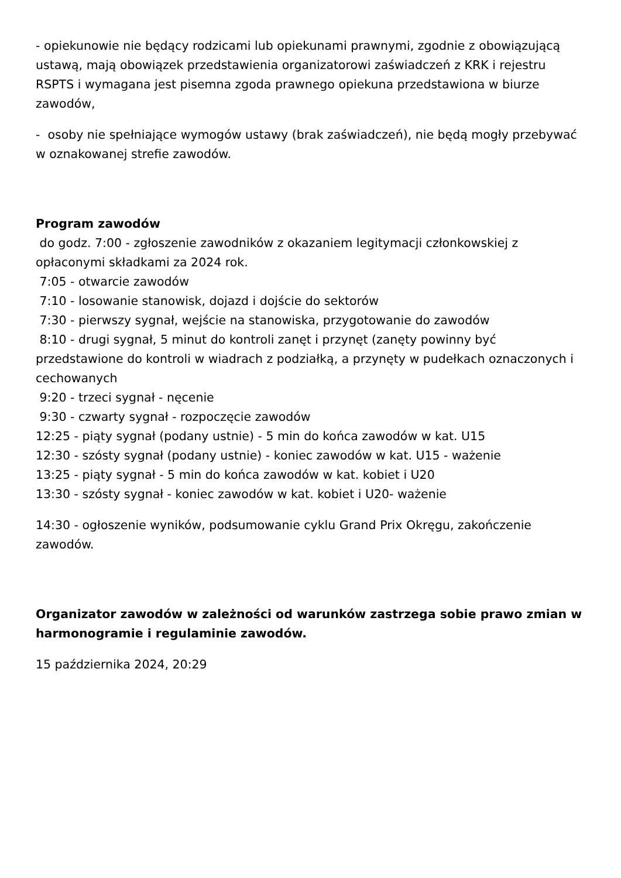- opiekunowie nie będący rodzicami lub opiekunami prawnymi, zgodnie z obowiązującą ustawą, mają obowiązek przedstawienia organizatorowi zaświadczeń z KRK i rejestru RSPTS i wymagana jest pisemna zgoda prawnego opiekuna przedstawiona w biurze zawodów,
- osoby nie spełniające wymogów ustawy (brak zaświadczeń), nie będą mogły przebywać w oznakowanej strefie zawodów.
Program zawodów
do godz. 7:00 - zgłoszenie zawodników z okazaniem legitymacji członkowskiej z opłaconymi składkami za 2024 rok.
7:05 - otwarcie zawodów
7:10 - losowanie stanowisk, dojazd i dojście do sektorów
7:30 - pierwszy sygnał, wejście na stanowiska, przygotowanie do zawodów
8:10 - drugi sygnał, 5 minut do kontroli zanęt i przynęt (zanęty powinny być przedstawione do kontroli w wiadrach z podziałką, a przynęty w pudełkach oznaczonych i cechowanych
9:20 - trzeci sygnał - nęcenie
9:30 - czwarty sygnał - rozpoczęcie zawodów
12:25 - piąty sygnał (podany ustnie) - 5 min do końca zawodów w kat. U15
12:30 - szósty sygnał (podany ustnie) - koniec zawodów w kat. U15 - ważenie
13:25 - piąty sygnał - 5 min do końca zawodów w kat. kobiet i U20
13:30 - szósty sygnał - koniec zawodów w kat. kobiet i U20- ważenie
14:30 - ogłoszenie wyników, podsumowanie cyklu Grand Prix Okręgu, zakończenie zawodów.
Organizator zawodów w zależności od warunków zastrzega sobie prawo zmian w harmonogramie i regulaminie zawodów.
15 października 2024, 20:29